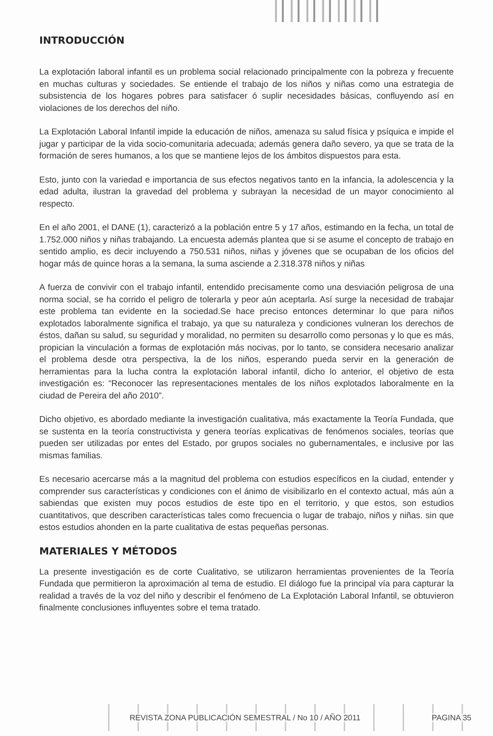INTRODUCCIÓN
La explotación laboral infantil es un problema social relacionado principalmente con la pobreza y frecuente en muchas culturas y sociedades. Se entiende el trabajo de los niños y niñas como una estrategia de subsistencia de los hogares pobres para satisfacer ó suplir necesidades básicas, confluyendo así en violaciones de los derechos del niño.
La Explotación Laboral Infantil impide la educación de niños, amenaza su salud física y psíquica e impide el jugar y participar de la vida socio-comunitaria adecuada; además genera daño severo, ya que se trata de la formación de seres humanos, a los que se mantiene lejos de los ámbitos dispuestos para esta.
Esto, junto con la variedad e importancia de sus efectos negativos tanto en la infancia, la adolescencia y la edad adulta, ilustran la gravedad del problema y subrayan la necesidad de un mayor conocimiento al respecto.
En el año 2001, el DANE (1), caracterizó a la población entre 5 y 17 años, estimando en la fecha, un total de 1.752.000 niños y niñas trabajando. La encuesta además plantea que si se asume el concepto de trabajo en sentido amplio, es decir incluyendo a 750.531 niños, niñas y jóvenes que se ocupaban de los oficios del hogar más de quince horas a la semana, la suma asciende a 2.318.378 niños y niñas
A fuerza de convivir con el trabajo infantil, entendido precisamente como una desviación peligrosa de una norma social, se ha corrido el peligro de tolerarla y peor aún aceptarla. Así surge la necesidad de trabajar este problema tan evidente en la sociedad.Se hace preciso entonces determinar lo que para niños explotados laboralmente significa el trabajo, ya que su naturaleza y condiciones vulneran los derechos de éstos, dañan su salud, su seguridad y moralidad, no permiten su desarrollo como personas y lo que es más, propician la vinculación a formas de explotación más nocivas, por lo tanto, se considera necesario analizar el problema desde otra perspectiva, la de los niños, esperando pueda servir en la generación de herramientas para la lucha contra la explotación laboral infantil, dicho lo anterior, el objetivo de esta investigación es: “Reconocer las representaciones mentales de los niños explotados laboralmente en la ciudad de Pereira del año 2010”.
Dicho objetivo, es abordado mediante la investigación cualitativa, más exactamente la Teoría Fundada, que se sustenta en la teoría constructivista y genera teorías explicativas de fenómenos sociales, teorías que pueden ser utilizadas por entes del Estado, por grupos sociales no gubernamentales, e inclusive por las mismas familias.
Es necesario acercarse más a la magnitud del problema con estudios específicos en la ciudad, entender y comprender sus características y condiciones con el ánimo de visibilizarlo en el contexto actual, más aún a sabiendas que existen muy pocos estudios de este tipo en el territorio, y que estos, son estudios cuantitativos, que describen características tales como frecuencia o lugar de trabajo, niños y niñas. sin que estos estudios ahonden en la parte cualitativa de estas pequeñas personas.
MATERIALES Y MÉTODOS
La presente investigación es de corte Cualitativo, se utilizaron herramientas provenientes de la Teoría Fundada que permitieron la aproximación al tema de estudio. El diálogo fue la principal vía para capturar la realidad a través de la voz del niño y describir el fenómeno de La Explotación Laboral Infantil, se obtuvieron finalmente conclusiones influyentes sobre el tema tratado.
REVISTA ZONA PUBLICACIÓN SEMESTRAL / No 10 / AÑO 2011 PAGINA 35